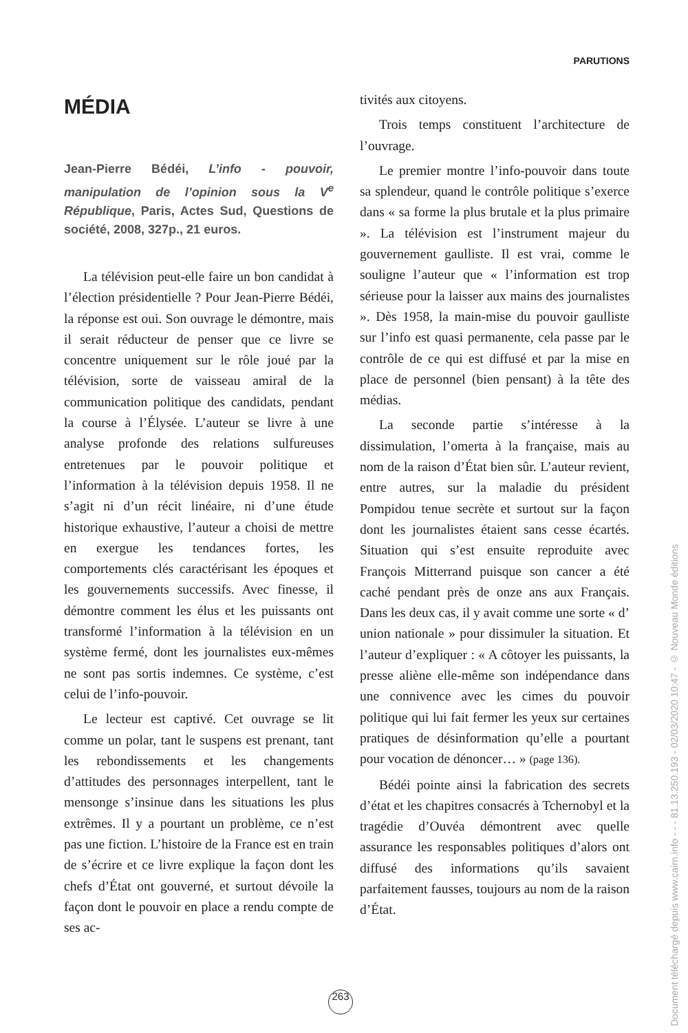PARUTIONS
MÉDIA
Jean-Pierre Bédéi, L’info - pouvoir, manipulation de l’opinion sous la V<sup>e</sup> République, Paris, Actes Sud, Questions de société, 2008, 327p., 21 euros.
La télévision peut-elle faire un bon candidat à l’élection présidentielle ? Pour Jean-Pierre Bédéi, la réponse est oui. Son ouvrage le démontre, mais il serait réducteur de penser que ce livre se concentre uniquement sur le rôle joué par la télévision, sorte de vaisseau amiral de la communication politique des candidats, pendant la course à l’Élysée. L’auteur se livre à une analyse profonde des relations sulfureuses entretenues par le pouvoir politique et l’information à la télévision depuis 1958. Il ne s’agit ni d’un récit linéaire, ni d’une étude historique exhaustive, l’auteur a choisi de mettre en exergue les tendances fortes, les comportements clés caractérisant les époques et les gouvernements successifs. Avec finesse, il démontre comment les élus et les puissants ont transformé l’information à la télévision en un système fermé, dont les journalistes eux-mêmes ne sont pas sortis indemnes. Ce système, c’est celui de l’info-pouvoir.
Le lecteur est captivé. Cet ouvrage se lit comme un polar, tant le suspens est prenant, tant les rebondissements et les changements d’attitudes des personnages interpellent, tant le mensonge s’insinue dans les situations les plus extrêmes. Il y a pourtant un problème, ce n’est pas une fiction. L’histoire de la France est en train de s’écrire et ce livre explique la façon dont les chefs d’État ont gouverné, et surtout dévoile la façon dont le pouvoir en place a rendu compte de ses ac-
tivités aux citoyens.
Trois temps constituent l’architecture de l’ouvrage.
Le premier montre l’info-pouvoir dans toute sa splendeur, quand le contrôle politique s’exerce dans « sa forme la plus brutale et la plus primaire ». La télévision est l’instrument majeur du gouvernement gaulliste. Il est vrai, comme le souligne l’auteur que « l’information est trop sérieuse pour la laisser aux mains des journalistes ». Dès 1958, la main-mise du pouvoir gaulliste sur l’info est quasi permanente, cela passe par le contrôle de ce qui est diffusé et par la mise en place de personnel (bien pensant) à la tête des médias.
La seconde partie s’intéresse à la dissimulation, l’omerta à la française, mais au nom de la raison d’État bien sûr. L’auteur revient, entre autres, sur la maladie du président Pompidou tenue secrète et surtout sur la façon dont les journalistes étaient sans cesse écartés. Situation qui s’est ensuite reproduite avec François Mitterrand puisque son cancer a été caché pendant près de onze ans aux Français. Dans les deux cas, il y avait comme une sorte « d’ union nationale » pour dissimuler la situation. Et l’auteur d’expliquer : « A côtoyer les puissants, la presse aliène elle-même son indépendance dans une connivence avec les cimes du pouvoir politique qui lui fait fermer les yeux sur certaines pratiques de désinformation qu’elle a pourtant pour vocation de dénoncer… » (page 136).
Bédéi pointe ainsi la fabrication des secrets d’état et les chapitres consacrés à Tchernobyl et la tragédie d’Ouvéa démontrent avec quelle assurance les responsables politiques d’alors ont diffusé des informations qu’ils savaient parfaitement fausses, toujours au nom de la raison d’État.
263
Document téléchargé depuis www.cairn.info - - - 81.13.250.193 - 02/03/2020 10:47 - © Nouveau Monde éditions